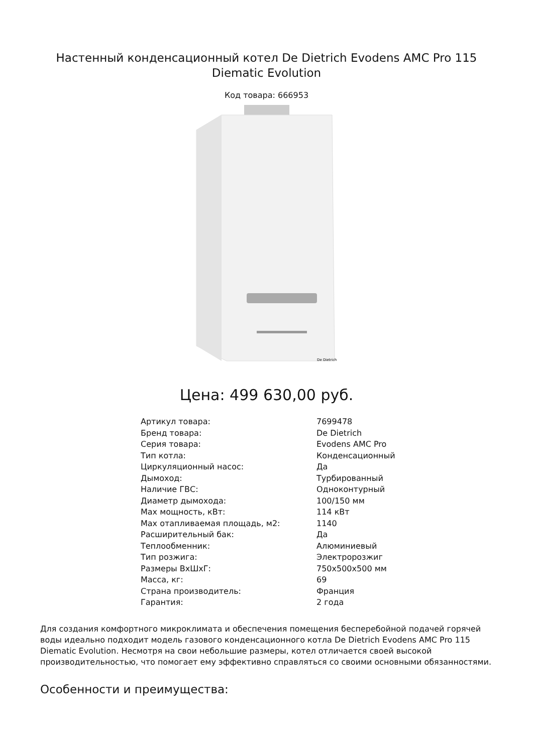Настенный конденсационный котел De Dietrich Evodens AMC Pro 115 Diematic Evolution
Код товара: 666953
De Dietrich
Цена: 499 630,00 руб.
| Артикул товара: | 7699478 |
| Бренд товара: | De Dietrich |
| Серия товара: | Evodens AMC Pro |
| Тип котла: | Конденсационный |
| Циркуляционный насос: | Да |
| Дымоход: | Турбированный |
| Наличие ГВС: | Одноконтурный |
| Диаметр дымохода: | 100/150 мм |
| Max мощность, кВт: | 114 кВт |
| Max отапливаемая площадь, м2: | 1140 |
| Расширительный бак: | Да |
| Теплообменник: | Алюминиевый |
| Тип розжига: | Электророзжиг |
| Размеры ВхШхГ: | 750x500x500 мм |
| Масса, кг: | 69 |
| Страна производитель: | Франция |
| Гарантия: | 2 года |
Для создания комфортного микроклимата и обеспечения помещения бесперебойной подачей горячей воды идеально подходит модель газового конденсационного котла De Dietrich Evodens AMC Pro 115 Diematic Evolution. Несмотря на свои небольшие размеры, котел отличается своей высокой производительностью, что помогает ему эффективно справляться со своими основными обязанностями.
Особенности и преимущества: